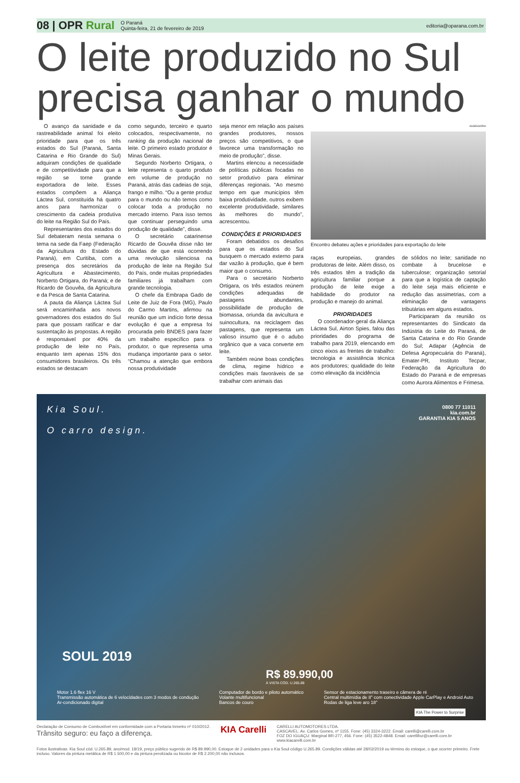08 | OPR Rural
O Paraná
Quinta-feira, 21 de fevereiro de 2019
editoria@oparana.com.br
O leite produzido no Sul precisa ganhar o mundo
O avanço da sanidade e da rastreabilidade animal foi eleito prioridade para que os três estados do Sul (Paraná, Santa Catarina e Rio Grande do Sul) adquiram condições de qualidade e de competitividade para que a região se torne grande exportadora de leite. Esses estados compõem a Aliança Láctea Sul, constituída há quatro anos para harmonizar o crescimento da cadeia produtiva do leite na Região Sul do País.
Representantes dos estados do Sul debateram nesta semana o tema na sede da Faep (Federação da Agricultura do Estado do Paraná), em Curitiba, com a presença dos secretários da Agricultura e Abastecimento, Norberto Ortigara, do Paraná; e de Ricardo de Gouvêa, da Agricultura e da Pesca de Santa Catarina.
A pauta da Aliança Láctea Sul será encaminhada aos novos governadores dos estados do Sul para que possam ratificar e dar sustentação às propostas. A região é responsável por 40% da produção de leite no País, enquanto tem apenas 15% dos consumidores brasileiros. Os três estados se destacam
como segundo, terceiro e quarto colocados, respectivamente, no ranking da produção nacional de leite. O primeiro estado produtor é Minas Gerais.
Segundo Norberto Ortigara, o leite representa o quarto produto em volume de produção no Paraná, atrás das cadeias de soja, frango e milho. “Ou a gente produz para o mundo ou não temos como colocar toda a produção no mercado interno. Para isso temos que continuar perseguindo uma produção de qualidade”, disse.
O secretário catarinense Ricardo de Gouvêa disse não ter dúvidas de que está ocorrendo uma revolução silenciosa na produção de leite na Região Sul do País, onde muitas propriedades familiares já trabalham com grande tecnologia.
O chefe da Embrapa Gado de Leite de Juiz de Fora (MG), Paulo do Carmo Martins, afirmou na reunião que um indício forte dessa evolução é que a empresa foi procurada pelo BNDES para fazer um trabalho específico para o produtor, o que representa uma mudança importante para o setor. “Chamou a atenção que embora nossa produtividade
seja menor em relação aos países grandes produtores, nossos preços são competitivos, o que favorece uma transformação no meio de produção”, disse.
Martins elencou a necessidade de políticas públicas focadas no setor produtivo para eliminar diferenças regionais. “Ao mesmo tempo em que municípios têm baixa produtividade, outros exibem excelente produtividade, similares às melhores do mundo”, acrescentou.
CONDIÇÕES E PRIORIDADES
Foram debatidos os desafios para que os estados do Sul busquem o mercado externo para dar vazão à produção, que é bem maior que o consumo.
Para o secretário Norberto Ortigara, os três estados reúnem condições adequadas de pastagens abundantes, possibilidade de produção de biomassa, oriunda da avicultura e suinocultura, na reciclagem das pastagens, que representa um valioso insumo que é o adubo orgânico que a vaca converte em leite.
Também reúne boas condições de clima, regime hídrico e condições mais favoráveis de se trabalhar com animais das
ASSESSORIA
Encontro debateu ações e prioridades para exportação do leite
raças europeias, grandes produtoras de leite. Além disso, os três estados têm a tradição da agricultura familiar porque a produção de leite exige a habilidade do produtor na produção e manejo do animal.
PRIORIDADES
O coordenador-geral da Aliança Láctea Sul, Airton Spies, falou das prioridades do programa de trabalho para 2019, elencando em cinco eixos as frentes de trabalho: tecnologia e assistência técnica aos produtores; qualidade do leite como elevação da incidência
de sólidos no leite; sanidade no combate à brucelose e tuberculose; organização setorial para que a logística de captação do leite seja mais eficiente e redução das assimetrias, com a eliminação de vantagens tributárias em alguns estados.
Participaram da reunião os representantes do Sindicato da Indústria do Leite do Paraná, de Santa Catarina e do Rio Grande do Sul; Adapar (Agência de Defesa Agropecuária do Paraná), Emater-PR, Instituto Tecpar, Federação da Agricultura do Estado do Paraná e de empresas como Aurora Alimentos e Frimesa.
0800 77 11011
kia.com.br
GARANTIA KIA 5 ANOS
Kia Soul.
O carro design.
SOUL 2019
R$ 89.990,00
À VISTA CÓD. U.265.89
Motor 1.6 flex 16 V
Transmissão automática de 6 velocidades com 3 modos de condução
Ar-condicionado digital
Computador de bordo e piloto automático
Volante multifuncional
Bancos de couro
Sensor de estacionamento traseiro e câmera de ré
Central multimídia de 8” com conectividade Apple CarPlay e Android Auto
Rodas de liga leve aro 18”
KIA The Power to Surprise
Declaração de Consumo de Combustível em conformidade com a Portaria Inmetro nº 010/2012.
Trânsito seguro: eu faço a diferença.
KIA Carelli
CARELLI AUTOMOTORES LTDA.
CASCAVEL: Av. Carlos Gomes, nº 1155. Fone: (45) 3324-3222. Email: carelli@carelli.com.br
FOZ DO IGUAÇU: Marginal BR-277, 456. Fone: (45) 3522-4848. Email: carellifoz@carelli.com.br
www.kiacarelli.com.br
Fotos ilustrativas. Kia Soul cód. U.265.89, ano/mod. 18/19, preço público sugerido de R$ 89.990,00. Estoque de 2 unidades para o Kia Soul código U.265.89. Condições válidas até 28/02/2019 ou término do estoque, o que ocorrer primeiro. Frete incluso. Valores da pintura metálica de R$ 1.500,00 e da pintura perolizada ou bicolor de R$ 2.200,00 não inclusos.